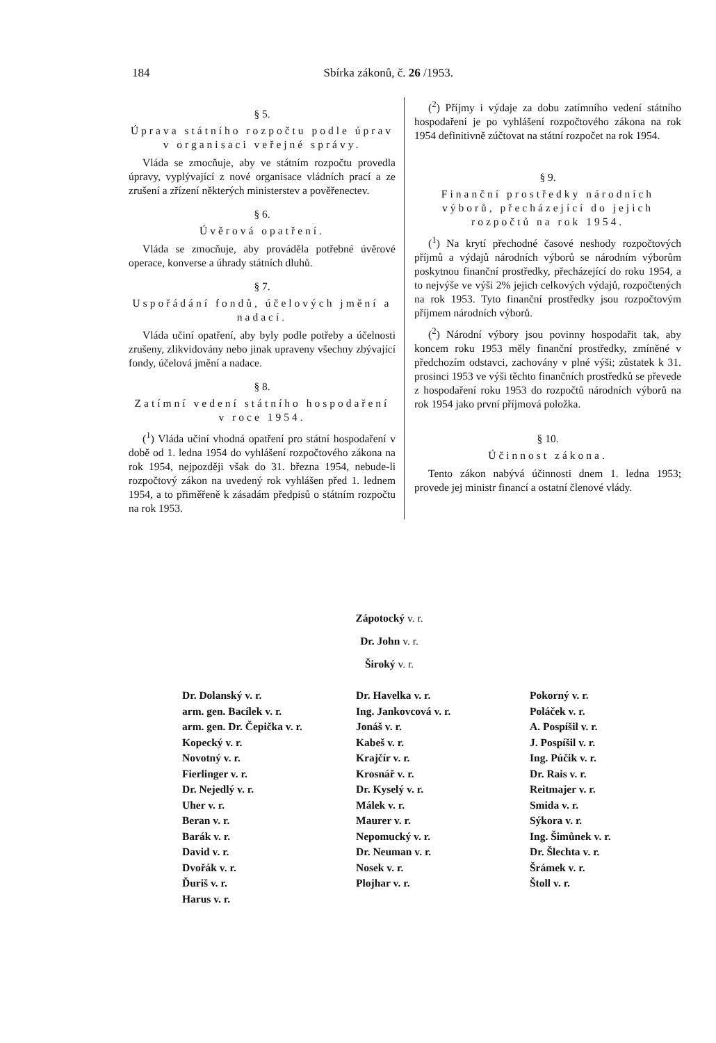184 Sbírka zákonů, č. 26 /1953.
§ 5.
Úprava státního rozpočtu podle úprav v organisaci veřejné správy.
Vláda se zmocňuje, aby ve státním rozpočtu provedla úpravy, vyplývající z nové organisace vládních prací a ze zrušení a zřízení některých ministerstev a pověřenectev.
§ 6.
Úvěrová opatření.
Vláda se zmocňuje, aby prováděla potřebné úvěrové operace, konverse a úhrady státních dluhů.
§ 7.
Uspořádání fondů, účelových jmění a nadací.
Vláda učiní opatření, aby byly podle potřeby a účelnosti zrušeny, zlikvidovány nebo jinak upraveny všechny zbývající fondy, účelová jmění a nadace.
§ 8.
Zatímní vedení státního hospodaření v roce 1954.
(<sup>1</sup>) Vláda učiní vhodná opatření pro státní hospodaření v době od 1. ledna 1954 do vyhlášení rozpočtového zákona na rok 1954, nejpozději však do 31. března 1954, nebude-li rozpočtový zákon na uvedený rok vyhlášen před 1. lednem 1954, a to přiměřeně k zásadám předpisů o státním rozpočtu na rok 1953.
(<sup>2</sup>) Příjmy i výdaje za dobu zatímního vedení státního hospodaření je po vyhlášení rozpočtového zákona na rok 1954 definitivně zúčtovat na státní rozpočet na rok 1954.
§ 9.
Finanční prostředky národních výborů, přecházející do jejich rozpočtů na rok 1954.
(<sup>1</sup>) Na krytí přechodné časové neshody rozpočtových příjmů a výdajů národních výborů se národním výborům poskytnou finanční prostředky, přecházející do roku 1954, a to nejvýše ve výši 2% jejich celkových výdajů, rozpočtených na rok 1953. Tyto finanční prostředky jsou rozpočtovým příjmem národních výborů.
(<sup>2</sup>) Národní výbory jsou povinny hospodařit tak, aby koncem roku 1953 měly finanční prostředky, zmíněné v předchozím odstavci, zachovány v plné výši; zůstatek k 31. prosinci 1953 ve výši těchto finančních prostředků se převede z hospodaření roku 1953 do rozpočtů národních výborů na rok 1954 jako první příjmová položka.
§ 10.
Účinnost zákona.
Tento zákon nabývá účinnosti dnem 1. ledna 1953; provede jej ministr financí a ostatní členové vlády.
Zápotocký v. r.
Dr. John v. r.
Široký v. r.
Dr. Dolanský v. r.
arm. gen. Bacílek v. r.
arm. gen. Dr. Čepička v. r.
Kopecký v. r.
Novotný v. r.
Fierlinger v. r.
Dr. Nejedlý v. r.
Uher v. r.
Beran v. r.
Barák v. r.
David v. r.
Dvořák v. r.
Ďuriš v. r.
Harus v. r.
Dr. Havelka v. r.
Ing. Jankovcová v. r.
Jonáš v. r.
Kabeš v. r.
Krajčír v. r.
Krosnář v. r.
Dr. Kyselý v. r.
Málek v. r.
Maurer v. r.
Nepomucký v. r.
Dr. Neuman v. r.
Nosek v. r.
Plojhar v. r.
Pokorný v. r.
Poláček v. r.
A. Pospíšil v. r.
J. Pospíšil v. r.
Ing. Púčik v. r.
Dr. Rais v. r.
Reitmajer v. r.
Smida v. r.
Sýkora v. r.
Ing. Šimůnek v. r.
Dr. Šlechta v. r.
Šrámek v. r.
Štoll v. r.